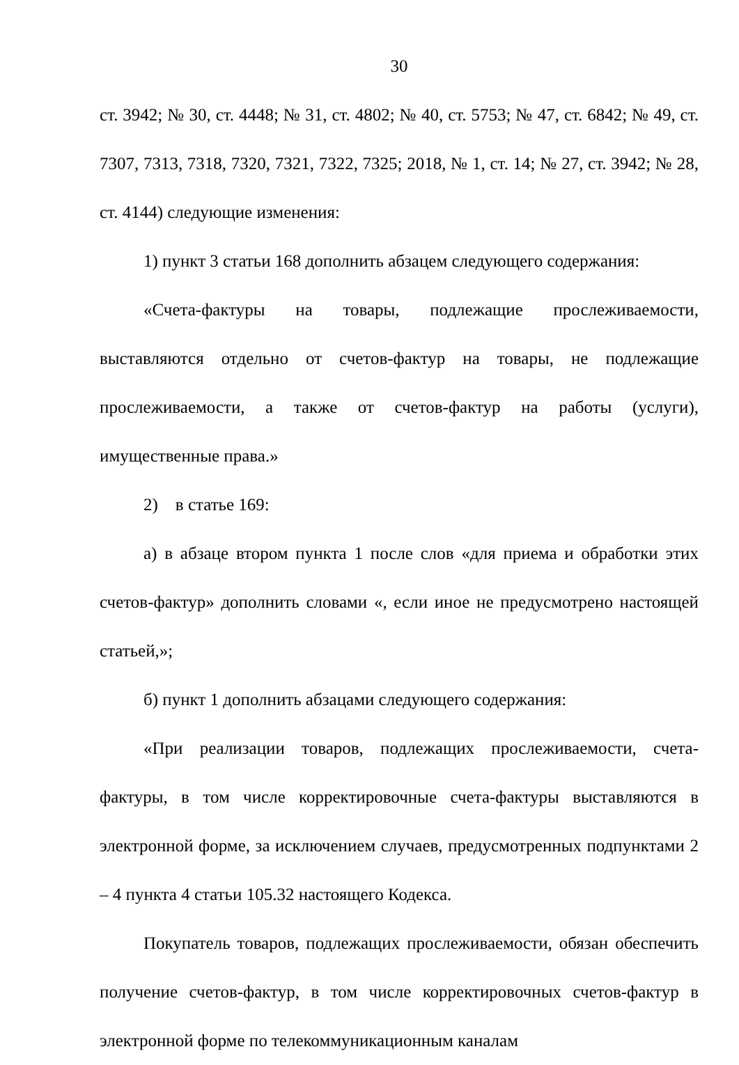30
ст. 3942; № 30, ст. 4448; № 31, ст. 4802; № 40, ст. 5753; № 47, ст. 6842; № 49, ст. 7307, 7313, 7318, 7320, 7321, 7322, 7325; 2018, № 1, ст. 14; № 27, ст. 3942; № 28, ст. 4144) следующие изменения:
1) пункт 3 статьи 168 дополнить абзацем следующего содержания:
«Счета-фактуры на товары, подлежащие прослеживаемости, выставляются отдельно от счетов-фактур на товары, не подлежащие прослеживаемости, а также от счетов-фактур на работы (услуги), имущественные права.»
2) в статье 169:
а) в абзаце втором пункта 1 после слов «для приема и обработки этих счетов-фактур» дополнить словами «, если иное не предусмотрено настоящей статьей,»;
б) пункт 1 дополнить абзацами следующего содержания:
«При реализации товаров, подлежащих прослеживаемости, счета-фактуры, в том числе корректировочные счета-фактуры выставляются в электронной форме, за исключением случаев, предусмотренных подпунктами 2 – 4 пункта 4 статьи 105.32 настоящего Кодекса.
Покупатель товаров, подлежащих прослеживаемости, обязан обеспечить получение счетов-фактур, в том числе корректировочных счетов-фактур в электронной форме по телекоммуникационным каналам